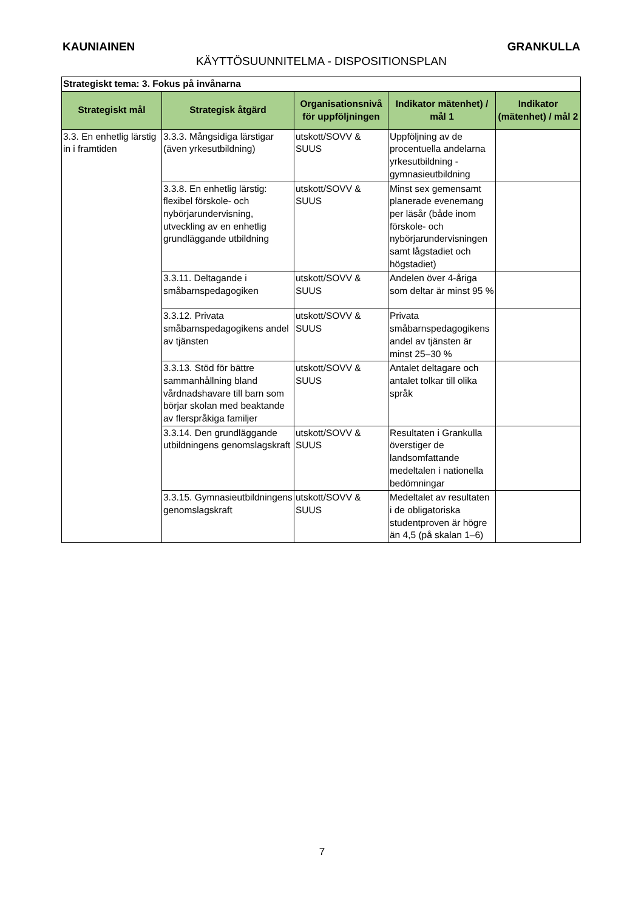KAUNIAINEN GRANKULLA
KÄYTTÖSUUNNITELMA - DISPOSITIONSPLAN
| Strategiskt tema: 3. Fokus på invånarna | | | | |
| Strategiskt mål | Strategisk åtgärd | Organisationsnivå för uppföljningen | Indikator mätenhet) / mål 1 | Indikator (mätenhet) / mål 2 |
| 3.3. En enhetlig lärstig in i framtiden | 3.3.3. Mångsidiga lärstigar (även yrkesutbildning) | utskott/SOVV & SUUS | Uppföljning av de procentuella andelarna yrkesutbildning - gymnasieutbildning | |
| | 3.3.8. En enhetlig lärstig: flexibel förskole- och nybörjarundervisning, utveckling av en enhetlig grundläggande utbildning | utskott/SOVV & SUUS | Minst sex gemensamt planerade evenemang per läsår (både inom förskole- och nybörjarundervisningen samt lågstadiet och högstadiet) | |
| | 3.3.11. Deltagande i småbarnspedagogiken | utskott/SOVV & SUUS | Andelen över 4-åriga som deltar är minst 95 % | |
| | 3.3.12. Privata småbarnspedagogikens andel av tjänsten | utskott/SOVV & SUUS | Privata småbarnspedagogikens andel av tjänsten är minst 25–30 % | |
| | 3.3.13. Stöd för bättre sammanhållning bland vårdnadshavare till barn som börjar skolan med beaktande av flerspråkiga familjer | utskott/SOVV & SUUS | Antalet deltagare och antalet tolkar till olika språk | |
| | 3.3.14. Den grundläggande utbildningens genomslagskraft | utskott/SOVV & SUUS | Resultaten i Grankulla överstiger de landsomfattande medeltalen i nationella bedömningar | |
| | 3.3.15. Gymnasieutbildningens genomslagskraft | utskott/SOVV & SUUS | Medeltalet av resultaten i de obligatoriska studentproven är högre än 4,5 (på skalan 1–6) | |
7